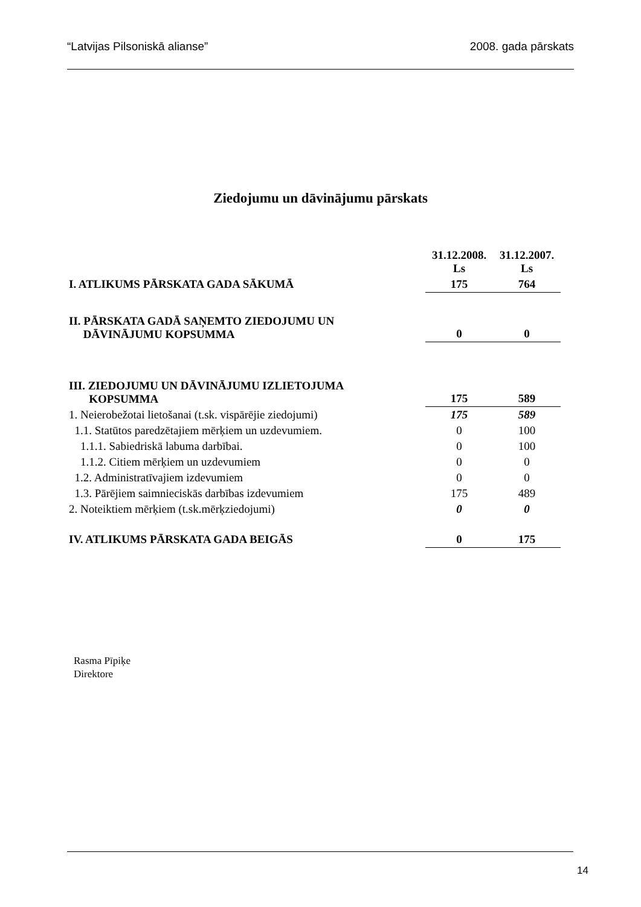“Latvijas Pilsoniskā alianse” 2008. gada pārskats
Ziedojumu un dāvinājumu pārskats
| | 31.12.2008. Ls | 31.12.2007. Ls |
| I. ATLIKUMS PĀRSKATA GADA SĀKUMĀ | 175 | 764 |
| II. PĀRSKATA GADĀ SAŅEMTO ZIEDOJUMU UN DĀVINĀJUMU KOPSUMMA | 0 | 0 |
| III. ZIEDOJUMU UN DĀVINĀJUMU IZLIETOJUMA KOPSUMMA | 175 | 589 |
| 1. Neierobežotai lietošanai (t.sk. vispārējie ziedojumi) | 175 | 589 |
| 1.1. Statūtos paredzētajiem mērķiem un uzdevumiem. | 0 | 100 |
| 1.1.1. Sabiedriskā labuma darbībai. | 0 | 100 |
| 1.1.2. Citiem mērķiem un uzdevumiem | 0 | 0 |
| 1.2. Administratīvajiem izdevumiem | 0 | 0 |
| 1.3. Pārējiem saimnieciskās darbības izdevumiem | 175 | 489 |
| 2. Noteiktiem mērķiem (t.sk.mērķziedojumi) | 0 | 0 |
| IV. ATLIKUMS PĀRSKATA GADA BEIGĀS | 0 | 175 |
Rasma Pīpiķe
Direktore
14